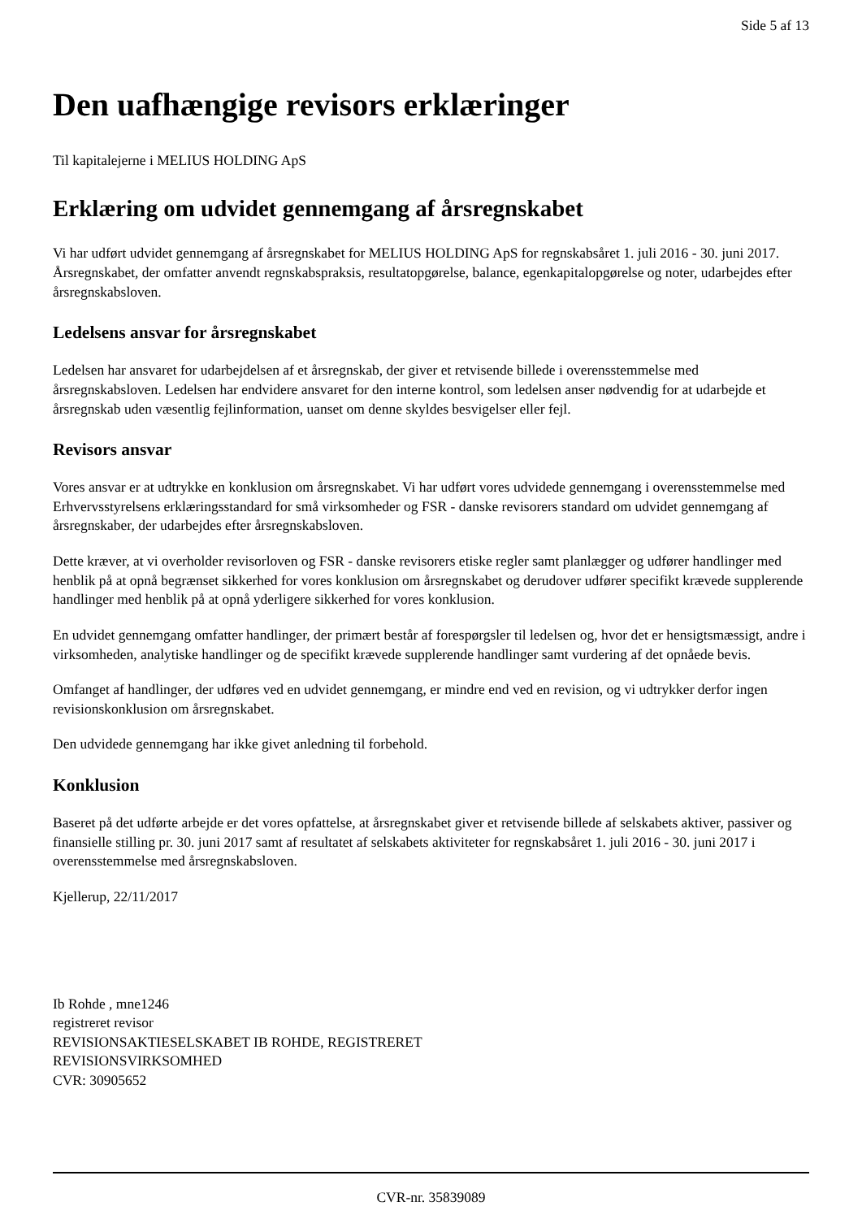Side 5 af 13
Den uafhængige revisors erklæringer
Til kapitalejerne i MELIUS HOLDING ApS
Erklæring om udvidet gennemgang af årsregnskabet
Vi har udført udvidet gennemgang af årsregnskabet for MELIUS HOLDING ApS for regnskabsåret 1. juli 2016 - 30. juni 2017. Årsregnskabet, der omfatter anvendt regnskabspraksis, resultatopgørelse, balance, egenkapitalopgørelse og noter, udarbejdes efter årsregnskabsloven.
Ledelsens ansvar for årsregnskabet
Ledelsen har ansvaret for udarbejdelsen af et årsregnskab, der giver et retvisende billede i overensstemmelse med årsregnskabsloven. Ledelsen har endvidere ansvaret for den interne kontrol, som ledelsen anser nødvendig for at udarbejde et årsregnskab uden væsentlig fejlinformation, uanset om denne skyldes besvigelser eller fejl.
Revisors ansvar
Vores ansvar er at udtrykke en konklusion om årsregnskabet. Vi har udført vores udvidede gennemgang i overensstemmelse med Erhvervsstyrelsens erklæringsstandard for små virksomheder og FSR - danske revisorers standard om udvidet gennemgang af årsregnskaber, der udarbejdes efter årsregnskabsloven.
Dette kræver, at vi overholder revisorloven og FSR - danske revisorers etiske regler samt planlægger og udfører handlinger med henblik på at opnå begrænset sikkerhed for vores konklusion om årsregnskabet og derudover udfører specifikt krævede supplerende handlinger med henblik på at opnå yderligere sikkerhed for vores konklusion.
En udvidet gennemgang omfatter handlinger, der primært består af forespørgsler til ledelsen og, hvor det er hensigtsmæssigt, andre i virksomheden, analytiske handlinger og de specifikt krævede supplerende handlinger samt vurdering af det opnåede bevis.
Omfanget af handlinger, der udføres ved en udvidet gennemgang, er mindre end ved en revision, og vi udtrykker derfor ingen revisionskonklusion om årsregnskabet.
Den udvidede gennemgang har ikke givet anledning til forbehold.
Konklusion
Baseret på det udførte arbejde er det vores opfattelse, at årsregnskabet giver et retvisende billede af selskabets aktiver, passiver og finansielle stilling pr. 30. juni 2017 samt af resultatet af selskabets aktiviteter for regnskabsåret 1. juli 2016 - 30. juni 2017 i overensstemmelse med årsregnskabsloven.
Kjellerup, 22/11/2017
Ib Rohde , mne1246
registreret revisor
REVISIONSAKTIESELSKABET IB ROHDE, REGISTRERET
REVISIONSVIRKSOMHED
CVR: 30905652
CVR-nr. 35839089